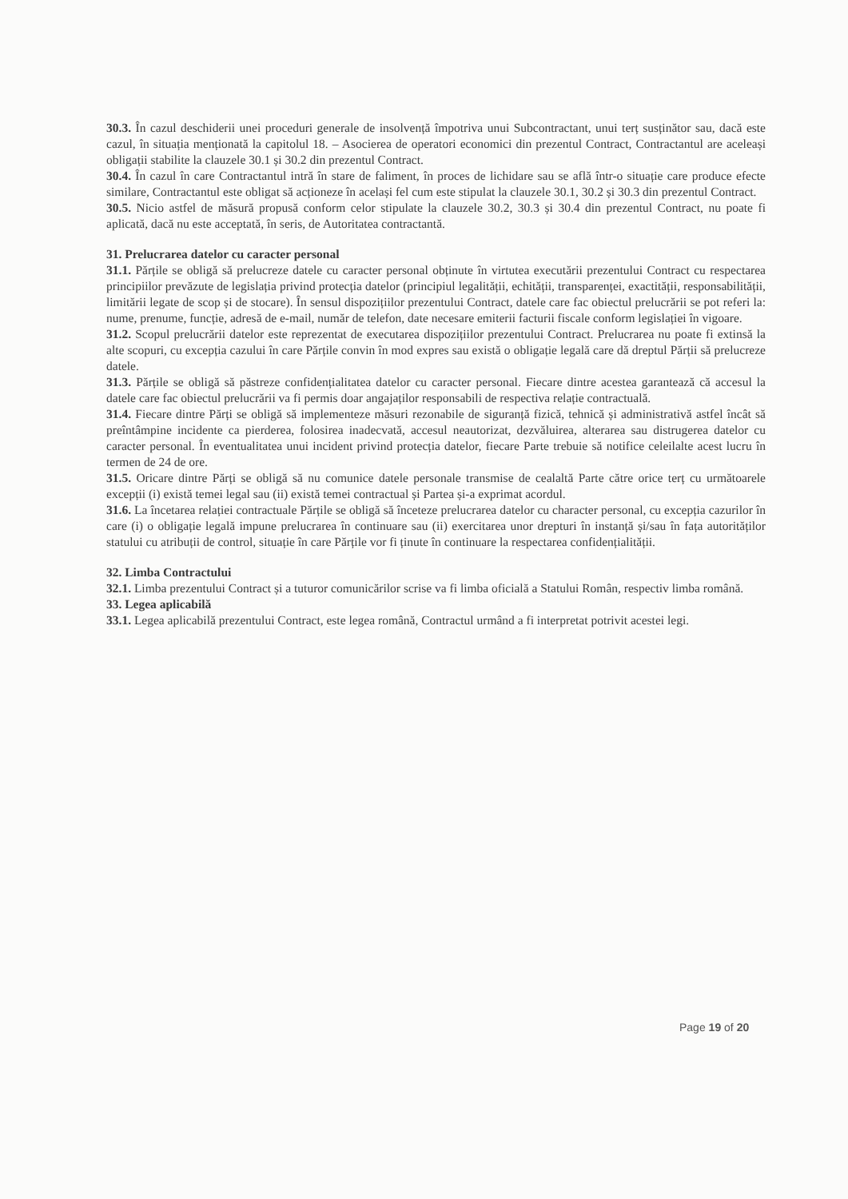30.3. În cazul deschiderii unei proceduri generale de insolvență împotriva unui Subcontractant, unui terț susținător sau, dacă este cazul, în situația menționată la capitolul 18. – Asocierea de operatori economici din prezentul Contract, Contractantul are aceleași obligații stabilite la clauzele 30.1 și 30.2 din prezentul Contract.
30.4. În cazul în care Contractantul intră în stare de faliment, în proces de lichidare sau se află într-o situație care produce efecte similare, Contractantul este obligat să acționeze în același fel cum este stipulat la clauzele 30.1, 30.2 și 30.3 din prezentul Contract.
30.5. Nicio astfel de măsură propusă conform celor stipulate la clauzele 30.2, 30.3 și 30.4 din prezentul Contract, nu poate fi aplicată, dacă nu este acceptată, în seris, de Autoritatea contractantă.
31. Prelucrarea datelor cu caracter personal
31.1. Părțile se obligă să prelucreze datele cu caracter personal obținute în virtutea executării prezentului Contract cu respectarea principiilor prevăzute de legislația privind protecția datelor (principiul legalității, echității, transparenței, exactității, responsabilității, limitării legate de scop și de stocare). În sensul dispozițiilor prezentului Contract, datele care fac obiectul prelucrării se pot referi la: nume, prenume, funcție, adresă de e-mail, număr de telefon, date necesare emiterii facturii fiscale conform legislației în vigoare.
31.2. Scopul prelucrării datelor este reprezentat de executarea dispozițiilor prezentului Contract. Prelucrarea nu poate fi extinsă la alte scopuri, cu excepția cazului în care Părțile convin în mod expres sau există o obligație legală care dă dreptul Părții să prelucreze datele.
31.3. Părțile se obligă să păstreze confidențialitatea datelor cu caracter personal. Fiecare dintre acestea garantează că accesul la datele care fac obiectul prelucrării va fi permis doar angajaților responsabili de respectiva relație contractuală.
31.4. Fiecare dintre Părți se obligă să implementeze măsuri rezonabile de siguranță fizică, tehnică și administrativă astfel încât să preîntâmpine incidente ca pierderea, folosirea inadecvată, accesul neautorizat, dezvăluirea, alterarea sau distrugerea datelor cu caracter personal. În eventualitatea unui incident privind protecția datelor, fiecare Parte trebuie să notifice celeilalte acest lucru în termen de 24 de ore.
31.5. Oricare dintre Părți se obligă să nu comunice datele personale transmise de cealaltă Parte către orice terț cu următoarele excepții (i) există temei legal sau (ii) există temei contractual și Partea și-a exprimat acordul.
31.6. La încetarea relației contractuale Părțile se obligă să înceteze prelucrarea datelor cu character personal, cu excepția cazurilor în care (i) o obligație legală impune prelucrarea în continuare sau (ii) exercitarea unor drepturi în instanță și/sau în fața autorităților statului cu atribuții de control, situație în care Părțile vor fi ținute în continuare la respectarea confidențialității.
32. Limba Contractului
32.1. Limba prezentului Contract și a tuturor comunicărilor scrise va fi limba oficială a Statului Român, respectiv limba română.
33. Legea aplicabilă
33.1. Legea aplicabilă prezentului Contract, este legea română, Contractul urmând a fi interpretat potrivit acestei legi.
Page 19 of 20